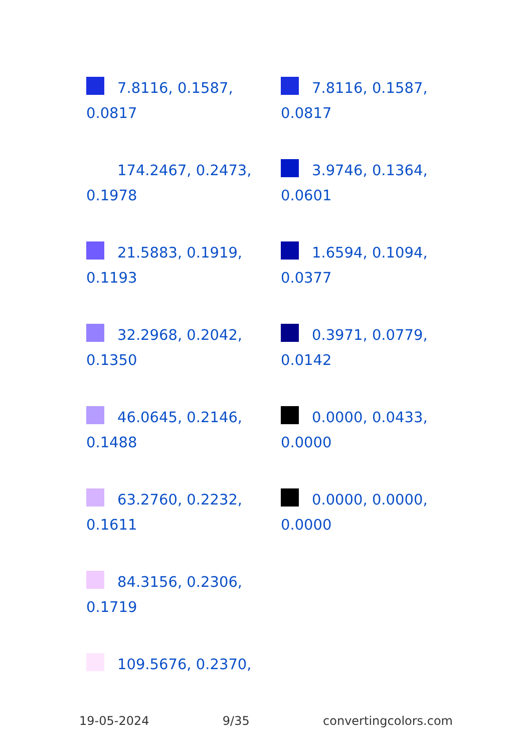7.8116, 0.1587,
0.0817
7.8116, 0.1587,
0.0817
174.2467, 0.2473,
0.1978
3.9746, 0.1364,
0.0601
21.5883, 0.1919,
0.1193
1.6594, 0.1094,
0.0377
32.2968, 0.2042,
0.1350
0.3971, 0.0779,
0.0142
46.0645, 0.2146,
0.1488
0.0000, 0.0433,
0.0000
63.2760, 0.2232,
0.1611
0.0000, 0.0000,
0.0000
84.3156, 0.2306,
0.1719
109.5676, 0.2370,
19-05-2024 9/35 convertingcolors.com